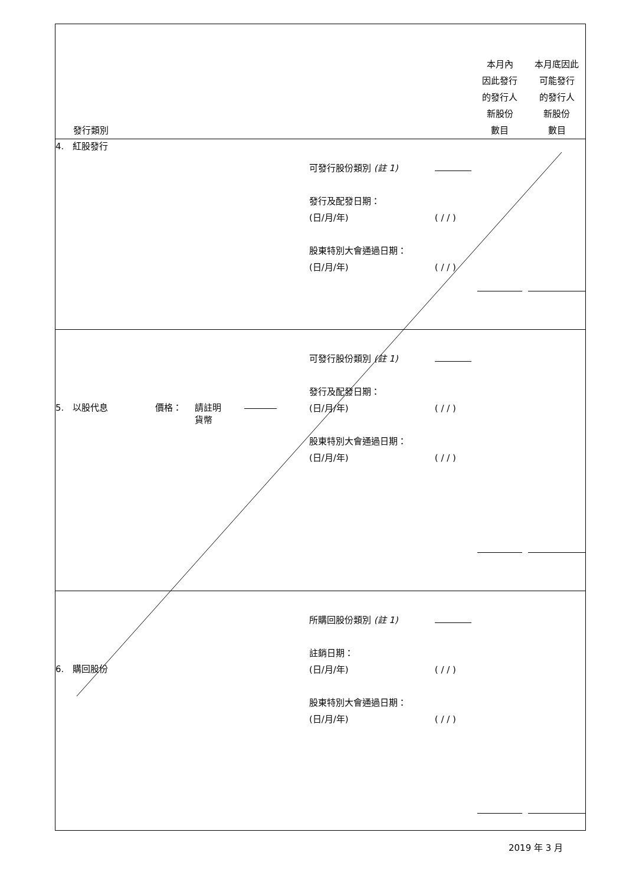| 發行類別 | | | | 本月內 因此發行 的發行人 新股份 數目 | 本月底因此 可能發行 的發行人 新股份 數目 |
| 4. 紅股發行 | | 可發行股份類別 (註 1) 發行及配發日期： (日/月/年) 股東特別大會通過日期： (日/月/年) | ( / / ) ( / / ) | | |
| 5. 以股代息 價格： 請註明 貨幣 | | 可發行股份類別 (註 1) 發行及配發日期： (日/月/年) 股東特別大會通過日期： (日/月/年) | ( / / ) ( / / ) | | |
| 6. 購回股份 | | 所購回股份類別 (註 1) 註銷日期： (日/月/年) 股東特別大會通過日期： (日/月/年) | ( / / ) ( / / ) | | |
2019 年 3 月